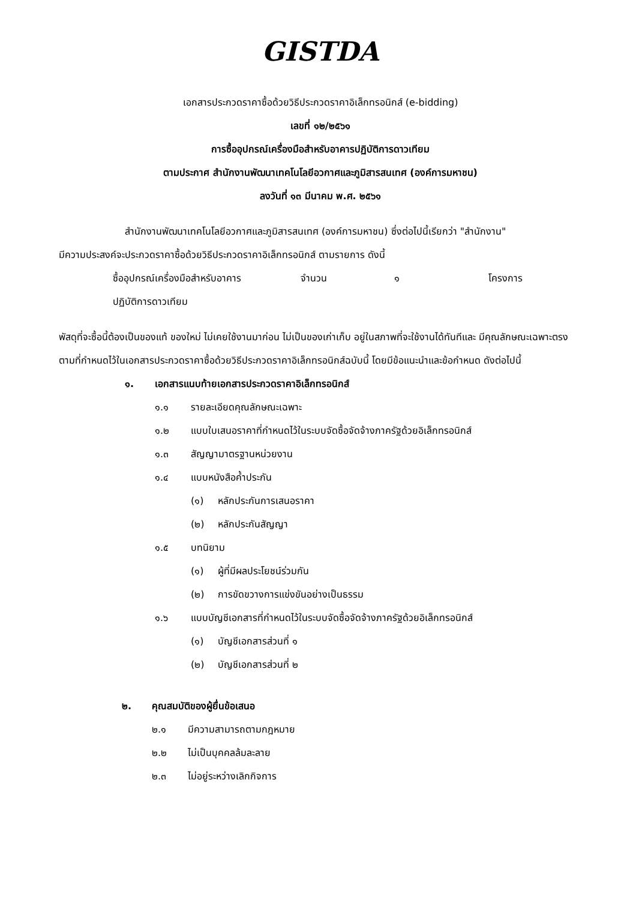GISTDA
เอกสารประกวดราคาซื้อด้วยวิธีประกวดราคาอิเล็กทรอนิกส์ (e-bidding)
เลขที่ ๑๒/๒๕๖๑
การซื้ออุปกรณ์เครื่องมือสำหรับอาคารปฏิบัติการดาวเทียม
ตามประกาศ สำนักงานพัฒนาเทคโนโลยีอวกาศและภูมิสารสนเทศ (องค์การมหาชน)
ลงวันที่ ๑๓ มีนาคม พ.ศ. ๒๕๖๑
สำนักงานพัฒนาเทคโนโลยีอวกาศและภูมิสารสนเทศ (องค์การมหาชน) ซึ่งต่อไปนี้เรียกว่า "สำนักงาน"
มีความประสงค์จะประกวดราคาซื้อด้วยวิธีประกวดราคาอิเล็กทรอนิกส์ ตามรายการ ดังนี้
ซื้ออุปกรณ์เครื่องมือสำหรับอาคาร จำนวน ๑ โครงการ
ปฏิบัติการดาวเทียม
พัสดุที่จะซื้อนี้ต้องเป็นของแท้ ของใหม่ ไม่เคยใช้งานมาก่อน ไม่เป็นของเก่าเก็บ อยู่ในสภาพที่จะใช้งานได้ทันทีและ มีคุณลักษณะเฉพาะตรงตามที่กำหนดไว้ในเอกสารประกวดราคาซื้อด้วยวิธีประกวดราคาอิเล็กทรอนิกส์ฉบับนี้ โดยมีข้อแนะนำและข้อกำหนด ดังต่อไปนี้
๑. เอกสารแนบท้ายเอกสารประกวดราคาอิเล็กทรอนิกส์
๑.๑ รายละเอียดคุณลักษณะเฉพาะ
๑.๒ แบบใบเสนอราคาที่กำหนดไว้ในระบบจัดซื้อจัดจ้างภาครัฐด้วยอิเล็กทรอนิกส์
๑.๓ สัญญามาตรฐานหน่วยงาน
๑.๔ แบบหนังสือค้ำประกัน
(๑) หลักประกันการเสนอราคา
(๒) หลักประกันสัญญา
๑.๕ บทนิยาม
(๑) ผู้ที่มีผลประโยชน์ร่วมกัน
(๒) การขัดขวางการแข่งขันอย่างเป็นธรรม
๑.๖ แบบบัญชีเอกสารที่กำหนดไว้ในระบบจัดซื้อจัดจ้างภาครัฐด้วยอิเล็กทรอนิกส์
(๑) บัญชีเอกสารส่วนที่ ๑
(๒) บัญชีเอกสารส่วนที่ ๒
๒. คุณสมบัติของผู้ยื่นข้อเสนอ
๒.๑ มีความสามารถตามกฎหมาย
๒.๒ ไม่เป็นบุคคลล้มละลาย
๒.๓ ไม่อยู่ระหว่างเลิกกิจการ